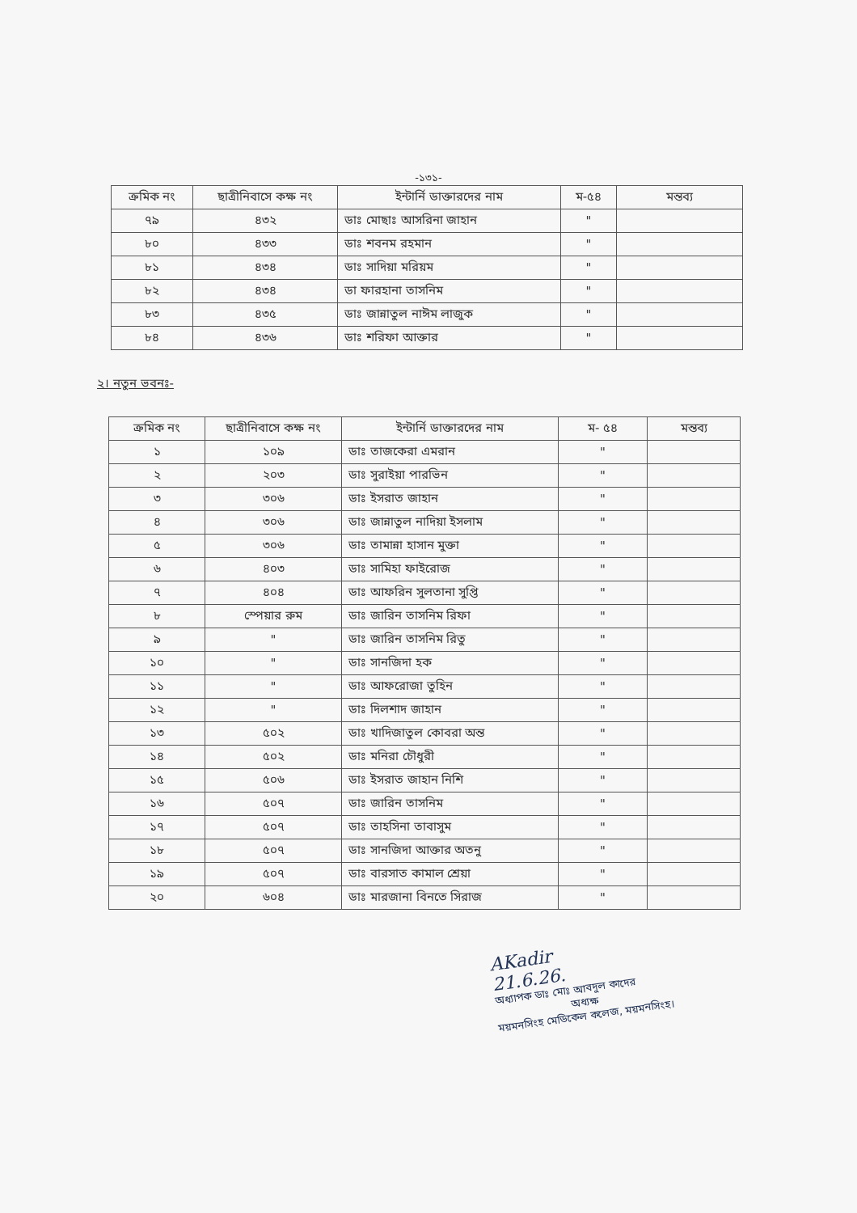-১৩১-
| ক্রমিক নং | ছাত্রীনিবাসে কক্ষ নং | ইন্টার্নি ডাক্তারদের নাম | ম-৫৪ | মন্তব্য |
| --- | --- | --- | --- | --- |
| ৭৯ | ৪৩২ | ডাঃ মোছাঃ আসরিনা জাহান | " | |
| ৮০ | ৪৩৩ | ডাঃ শবনম রহমান | " | |
| ৮১ | ৪৩৪ | ডাঃ সাদিয়া মরিয়ম | " | |
| ৮২ | ৪৩৪ | ডা ফারহানা তাসনিম | " | |
| ৮৩ | ৪৩৫ | ডাঃ জান্নাতুল নাঈম লাজুক | " | |
| ৮৪ | ৪৩৬ | ডাঃ শরিফা আক্তার | " | |
২। নতুন ভবনঃ-
| ক্রমিক নং | ছাত্রীনিবাসে কক্ষ নং | ইন্টার্নি ডাক্তারদের নাম | ম- ৫৪ | মন্তব্য |
| --- | --- | --- | --- | --- |
| ১ | ১০৯ | ডাঃ তাজকেরা এমরান | " | |
| ২ | ২০৩ | ডাঃ সুরাইয়া পারভিন | " | |
| ৩ | ৩০৬ | ডাঃ ইসরাত জাহান | " | |
| ৪ | ৩০৬ | ডাঃ জান্নাতুল নাদিয়া ইসলাম | " | |
| ৫ | ৩০৬ | ডাঃ তামান্না হাসান মুক্তা | " | |
| ৬ | ৪০৩ | ডাঃ সামিহা ফাইরোজ | " | |
| ৭ | ৪০৪ | ডাঃ আফরিন সুলতানা সুপ্তি | " | |
| ৮ | স্পেয়ার রুম | ডাঃ জারিন তাসনিম রিফা | " | |
| ৯ | " | ডাঃ জারিন তাসনিম রিতু | " | |
| ১০ | " | ডাঃ সানজিদা হক | " | |
| ১১ | " | ডাঃ আফরোজা তুহিন | " | |
| ১২ | " | ডাঃ দিলশাদ জাহান | " | |
| ১৩ | ৫০২ | ডাঃ খাদিজাতুল কোবরা অন্ত | " | |
| ১৪ | ৫০২ | ডাঃ মনিরা চৌধুরী | " | |
| ১৫ | ৫০৬ | ডাঃ ইসরাত জাহান নিশি | " | |
| ১৬ | ৫০৭ | ডাঃ জারিন তাসনিম | " | |
| ১৭ | ৫০৭ | ডাঃ তাহসিনা তাবাসুম | " | |
| ১৮ | ৫০৭ | ডাঃ সানজিদা আক্তার অতনু | " | |
| ১৯ | ৫০৭ | ডাঃ বারসাত কামাল শ্রেয়া | " | |
| ২০ | ৬০৪ | ডাঃ মারজানা বিনতে সিরাজ | " | |
AKadir
21.6.26.
অধ্যাপক ডাঃ মোঃ আবদুল কাদের
অধ্যক্ষ
ময়মনসিংহ মেডিকেল কলেজ, ময়মনসিংহ।